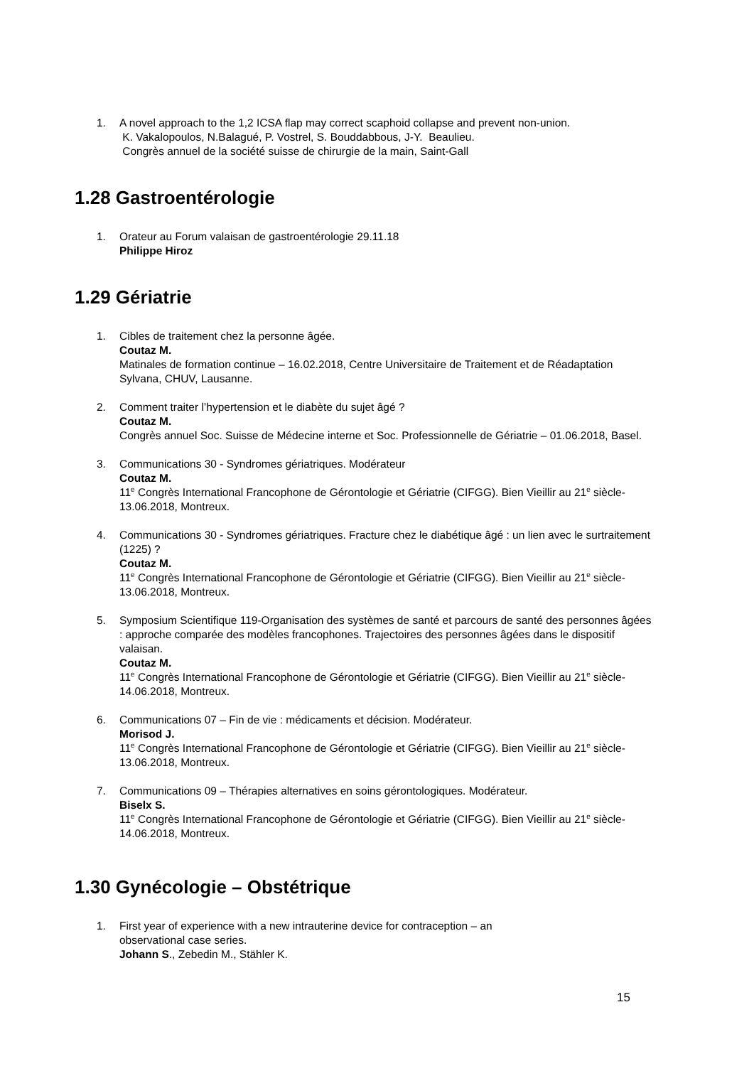1. A novel approach to the 1,2 ICSA flap may correct scaphoid collapse and prevent non-union.
K. Vakalopoulos, N.Balagué, P. Vostrel, S. Bouddabbous, J-Y. Beaulieu.
Congrès annuel de la société suisse de chirurgie de la main, Saint-Gall
1.28 Gastroentérologie
1. Orateur au Forum valaisan de gastroentérologie 29.11.18
Philippe Hiroz
1.29 Gériatrie
1. Cibles de traitement chez la personne âgée.
Coutaz M.
Matinales de formation continue – 16.02.2018, Centre Universitaire de Traitement et de Réadaptation Sylvana, CHUV, Lausanne.
2. Comment traiter l’hypertension et le diabète du sujet âgé ?
Coutaz M.
Congrès annuel Soc. Suisse de Médecine interne et Soc. Professionnelle de Gériatrie – 01.06.2018, Basel.
3. Communications 30 - Syndromes gériatriques. Modérateur
Coutaz M.
11<sup>e</sup> Congrès International Francophone de Gérontologie et Gériatrie (CIFGG). Bien Vieillir au 21<sup>e</sup> siècle- 13.06.2018, Montreux.
4. Communications 30 - Syndromes gériatriques. Fracture chez le diabétique âgé : un lien avec le surtraitement (1225) ?
Coutaz M.
11<sup>e</sup> Congrès International Francophone de Gérontologie et Gériatrie (CIFGG). Bien Vieillir au 21<sup>e</sup> siècle- 13.06.2018, Montreux.
5. Symposium Scientifique 119-Organisation des systèmes de santé et parcours de santé des personnes âgées : approche comparée des modèles francophones. Trajectoires des personnes âgées dans le dispositif valaisan.
Coutaz M.
11<sup>e</sup> Congrès International Francophone de Gérontologie et Gériatrie (CIFGG). Bien Vieillir au 21<sup>e</sup> siècle- 14.06.2018, Montreux.
6. Communications 07 – Fin de vie : médicaments et décision. Modérateur.
Morisod J.
11<sup>e</sup> Congrès International Francophone de Gérontologie et Gériatrie (CIFGG). Bien Vieillir au 21<sup>e</sup> siècle- 13.06.2018, Montreux.
7. Communications 09 – Thérapies alternatives en soins gérontologiques. Modérateur.
Biselx S.
11<sup>e</sup> Congrès International Francophone de Gérontologie et Gériatrie (CIFGG). Bien Vieillir au 21<sup>e</sup> siècle- 14.06.2018, Montreux.
1.30 Gynécologie – Obstétrique
1. First year of experience with a new intrauterine device for contraception – an
observational case series.
Johann S., Zebedin M., Stähler K.
15